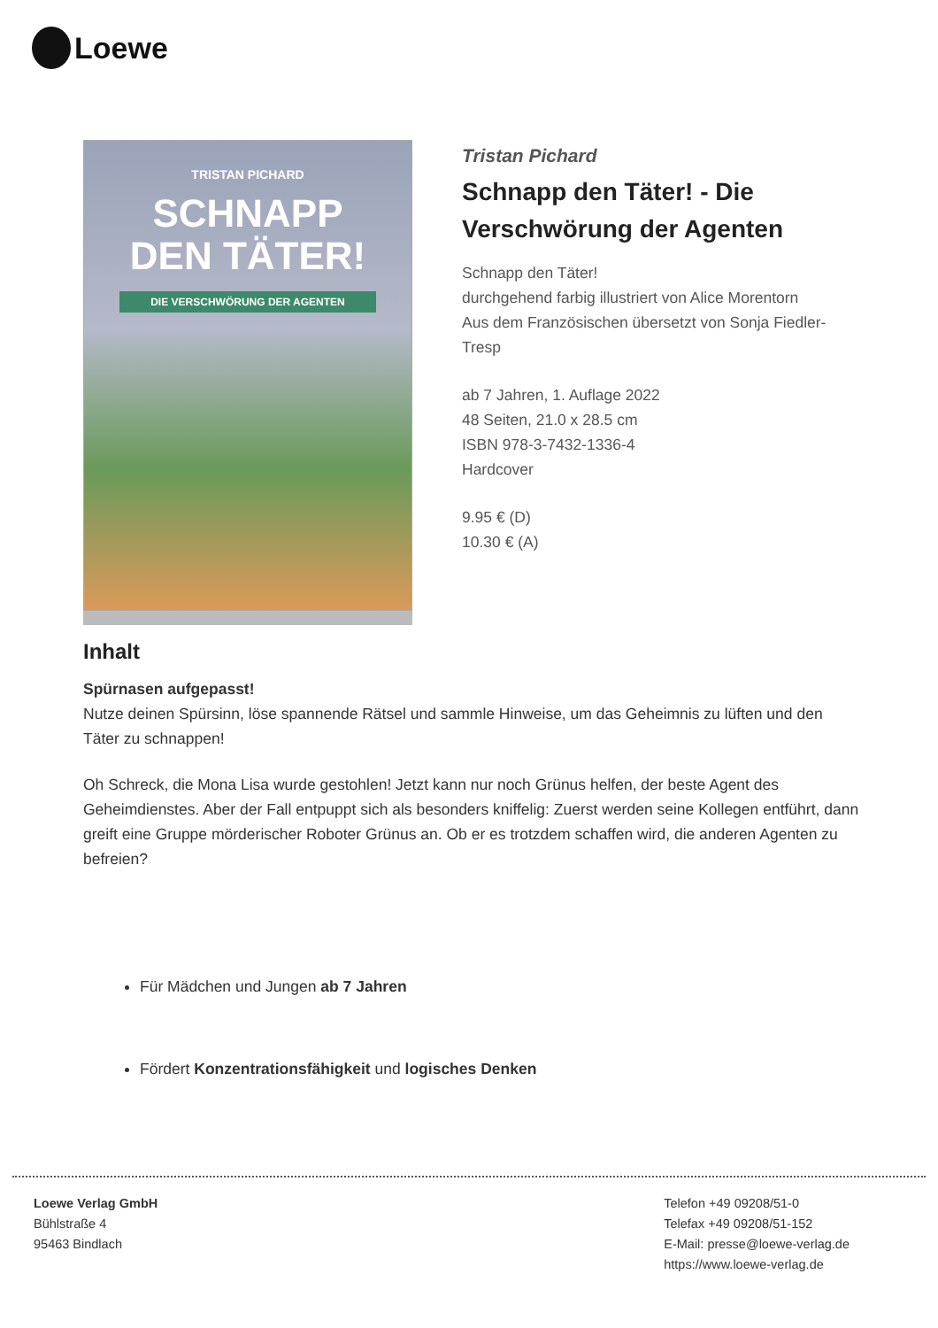Loewe
TRISTAN PICHARD
SCHNAPP
DEN TÄTER!
DIE VERSCHWÖRUNG DER AGENTEN
Tristan Pichard
Schnapp den Täter! - Die Verschwörung der Agenten
Schnapp den Täter!
durchgehend farbig illustriert von Alice Morentorn
Aus dem Französischen übersetzt von Sonja Fiedler-Tresp
ab 7 Jahren, 1. Auflage 2022
48 Seiten, 21.0 x 28.5 cm
ISBN 978-3-7432-1336-4
Hardcover
9.95 € (D)
10.30 € (A)
Inhalt
Spürnasen aufgepasst!
Nutze deinen Spürsinn, löse spannende Rätsel und sammle Hinweise, um das Geheimnis zu lüften und den Täter zu schnappen!
Oh Schreck, die Mona Lisa wurde gestohlen! Jetzt kann nur noch Grünus helfen, der beste Agent des Geheimdienstes. Aber der Fall entpuppt sich als besonders kniffelig: Zuerst werden seine Kollegen entführt, dann greift eine Gruppe mörderischer Roboter Grünus an. Ob er es trotzdem schaffen wird, die anderen Agenten zu befreien?
Für Mädchen und Jungen ab 7 Jahren
Fördert Konzentrationsfähigkeit und logisches Denken
Loewe Verlag GmbH
Bühlstraße 4
95463 Bindlach
Telefon +49 09208/51-0
Telefax +49 09208/51-152
E-Mail: presse@loewe-verlag.de
https://www.loewe-verlag.de